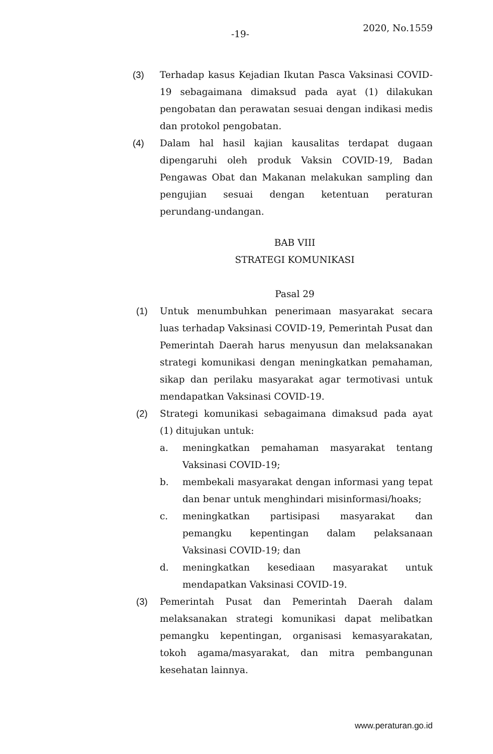-19-
2020, No.1559
(3) Terhadap kasus Kejadian Ikutan Pasca Vaksinasi COVID-19 sebagaimana dimaksud pada ayat (1) dilakukan pengobatan dan perawatan sesuai dengan indikasi medis dan protokol pengobatan.
(4) Dalam hal hasil kajian kausalitas terdapat dugaan dipengaruhi oleh produk Vaksin COVID-19, Badan Pengawas Obat dan Makanan melakukan sampling dan pengujian sesuai dengan ketentuan peraturan perundang-undangan.
BAB VIII
STRATEGI KOMUNIKASI
Pasal 29
(1) Untuk menumbuhkan penerimaan masyarakat secara luas terhadap Vaksinasi COVID-19, Pemerintah Pusat dan Pemerintah Daerah harus menyusun dan melaksanakan strategi komunikasi dengan meningkatkan pemahaman, sikap dan perilaku masyarakat agar termotivasi untuk mendapatkan Vaksinasi COVID-19.
(2) Strategi komunikasi sebagaimana dimaksud pada ayat (1) ditujukan untuk:
a. meningkatkan pemahaman masyarakat tentang Vaksinasi COVID-19;
b. membekali masyarakat dengan informasi yang tepat dan benar untuk menghindari misinformasi/hoaks;
c. meningkatkan partisipasi masyarakat dan pemangku kepentingan dalam pelaksanaan Vaksinasi COVID-19; dan
d. meningkatkan kesediaan masyarakat untuk mendapatkan Vaksinasi COVID-19.
(3) Pemerintah Pusat dan Pemerintah Daerah dalam melaksanakan strategi komunikasi dapat melibatkan pemangku kepentingan, organisasi kemasyarakatan, tokoh agama/masyarakat, dan mitra pembangunan kesehatan lainnya.
www.peraturan.go.id